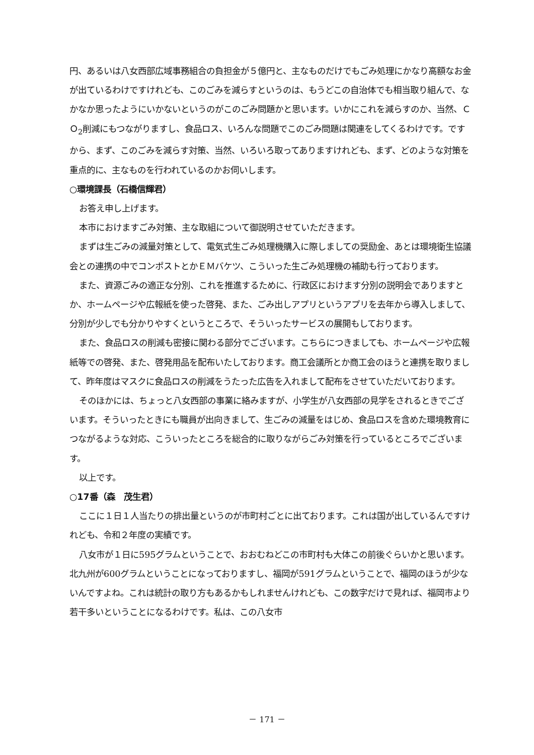円、あるいは八女西部広域事務組合の負担金が５億円と、主なものだけでもごみ処理にかなり高額なお金が出ているわけですけれども、このごみを減らすというのは、もうどこの自治体でも相当取り組んで、なかなか思ったようにいかないというのがこのごみ問題かと思います。いかにこれを減らすのか、当然、ＣＯ<sub>2</sub>削減にもつながりますし、食品ロス、いろんな問題でこのごみ問題は関連をしてくるわけです。ですから、まず、このごみを減らす対策、当然、いろいろ取ってありますけれども、まず、どのような対策を重点的に、主なものを行われているのかお伺いします。
○環境課長（石橋信輝君）
お答え申し上げます。
本市におけますごみ対策、主な取組について御説明させていただきます。
まずは生ごみの減量対策として、電気式生ごみ処理機購入に際しましての奨励金、あとは環境衛生協議会との連携の中でコンポストとかＥＭバケツ、こういった生ごみ処理機の補助も行っております。
また、資源ごみの適正な分別、これを推進するために、行政区におけます分別の説明会でありますとか、ホームページや広報紙を使った啓発、また、ごみ出しアプリというアプリを去年から導入しまして、分別が少しでも分かりやすくというところで、そういったサービスの展開もしております。
また、食品ロスの削減も密接に関わる部分でございます。こちらにつきましても、ホームページや広報紙等での啓発、また、啓発用品を配布いたしております。商工会議所とか商工会のほうと連携を取りまして、昨年度はマスクに食品ロスの削減をうたった広告を入れまして配布をさせていただいております。
そのほかには、ちょっと八女西部の事業に絡みますが、小学生が八女西部の見学をされるときでございます。そういったときにも職員が出向きまして、生ごみの減量をはじめ、食品ロスを含めた環境教育につながるような対応、こういったところを総合的に取りながらごみ対策を行っているところでございます。
以上です。
○17番（森　茂生君）
ここに１日１人当たりの排出量というのが市町村ごとに出ております。これは国が出しているんですけれども、令和２年度の実績です。
八女市が１日に595グラムということで、おおむねどこの市町村も大体この前後ぐらいかと思います。北九州が600グラムということになっておりますし、福岡が591グラムということで、福岡のほうが少ないんですよね。これは統計の取り方もあるかもしれませんけれども、この数字だけで見れば、福岡市より若干多いということになるわけです。私は、この八女市
－ 171 －